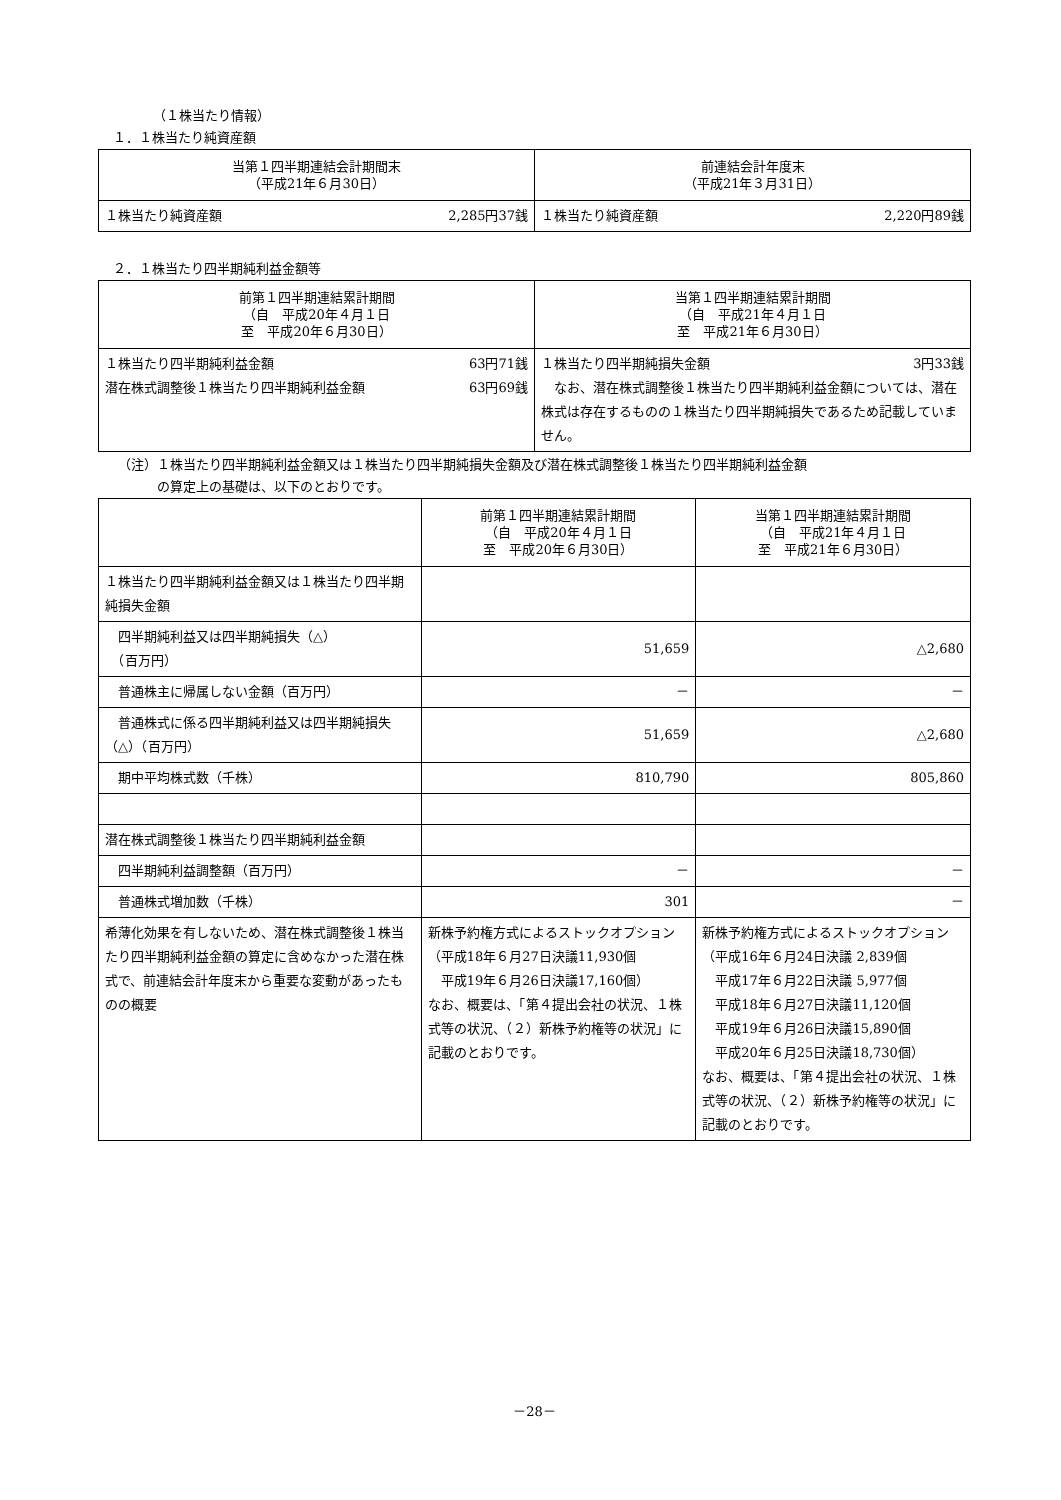（１株当たり情報）
１．１株当たり純資産額
| 当第１四半期連結会計期間末 （平成21年６月30日） | 前連結会計年度末 （平成21年３月31日） |
| --- | --- |
| １株当たり純資産額 2,285円37銭 | １株当たり純資産額 2,220円89銭 |
２．１株当たり四半期純利益金額等
| 前第１四半期連結累計期間 （自 平成20年４月１日 至 平成20年６月30日） | 当第１四半期連結累計期間 （自 平成21年４月１日 至 平成21年６月30日） |
| --- | --- |
| １株当たり四半期純利益金額 63円71銭 潜在株式調整後１株当たり四半期純利益金額 63円69銭 | １株当たり四半期純損失金額 3円33銭 なお、潜在株式調整後１株当たり四半期純利益金額については、潜在株式は存在するものの１株当たり四半期純損失であるため記載していません。 |
（注）１株当たり四半期純利益金額又は１株当たり四半期純損失金額及び潜在株式調整後１株当たり四半期純利益金額
　　　の算定上の基礎は、以下のとおりです。
| | 前第１四半期連結累計期間 （自 平成20年４月１日 至 平成20年６月30日） | 当第１四半期連結累計期間 （自 平成21年４月１日 至 平成21年６月30日） |
| --- | --- | --- |
| １株当たり四半期純利益金額又は１株当たり四半期純損失金額 | | |
| 四半期純利益又は四半期純損失（△） （百万円） | 51,659 | △2,680 |
| 普通株主に帰属しない金額（百万円） | － | － |
| 普通株式に係る四半期純利益又は四半期純損失（△）（百万円） | 51,659 | △2,680 |
| 期中平均株式数（千株） | 810,790 | 805,860 |
| 潜在株式調整後１株当たり四半期純利益金額 | | |
| 四半期純利益調整額（百万円） | － | － |
| 普通株式増加数（千株） | 301 | － |
| 希薄化効果を有しないため、潜在株式調整後１株当たり四半期純利益金額の算定に含めなかった潜在株式で、前連結会計年度末から重要な変動があったものの概要 | 新株予約権方式によるストックオプション （平成18年６月27日決議11,930個 平成19年６月26日決議17,160個） なお、概要は、「第４提出会社の状況、１株式等の状況、（２）新株予約権等の状況」に記載のとおりです。 | 新株予約権方式によるストックオプション （平成16年６月24日決議 2,839個 平成17年６月22日決議 5,977個 平成18年６月27日決議11,120個 平成19年６月26日決議15,890個 平成20年６月25日決議18,730個） なお、概要は、「第４提出会社の状況、１株式等の状況、（２）新株予約権等の状況」に記載のとおりです。 |
－28－